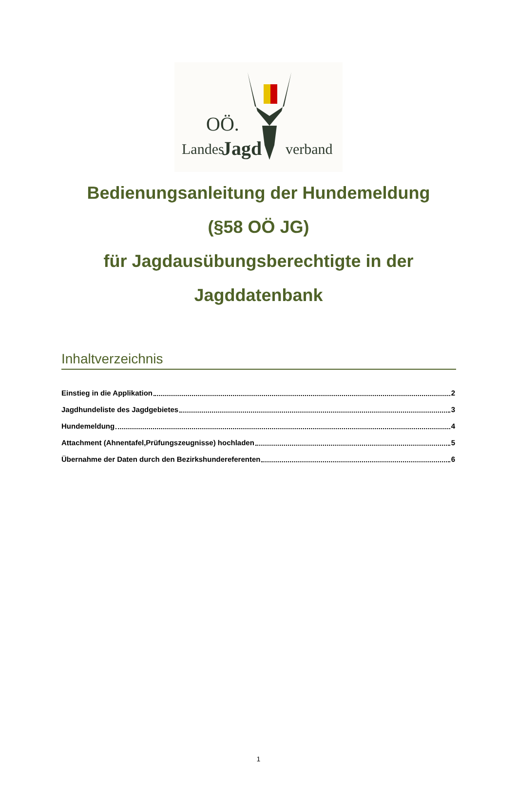OÖ.
Landes
Jagd
verband
Bedienungsanleitung der Hundemeldung
(§58 OÖ JG)
für Jagdausübungsberechtigte in der
Jagddatenbank
Inhaltverzeichnis
Einstieg in die Applikation 2
Jagdhundeliste des Jagdgebietes 3
Hundemeldung 4
Attachment (Ahnentafel,Prüfungszeugnisse) hochladen 5
Übernahme der Daten durch den Bezirkshundereferenten 6
1